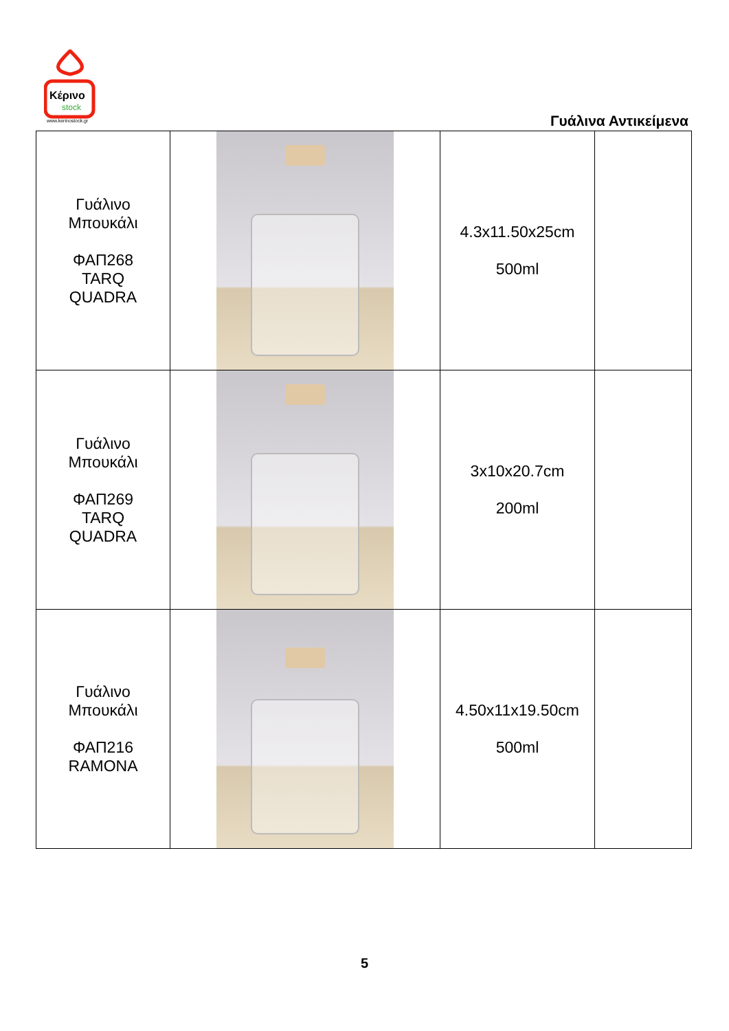Κέρινο
stock
www.kerinostock.gr
Γυάλινα Αντικείμενα
| Γυάλινο Μπουκάλι ΦΑΠ268 TARQ QUADRA | | 4.3x11.50x25cm 500ml | |
| Γυάλινο Μπουκάλι ΦΑΠ269 TARQ QUADRA | | 3x10x20.7cm 200ml | |
| Γυάλινο Μπουκάλι ΦΑΠ216 RAMONA | | 4.50x11x19.50cm 500ml | |
5